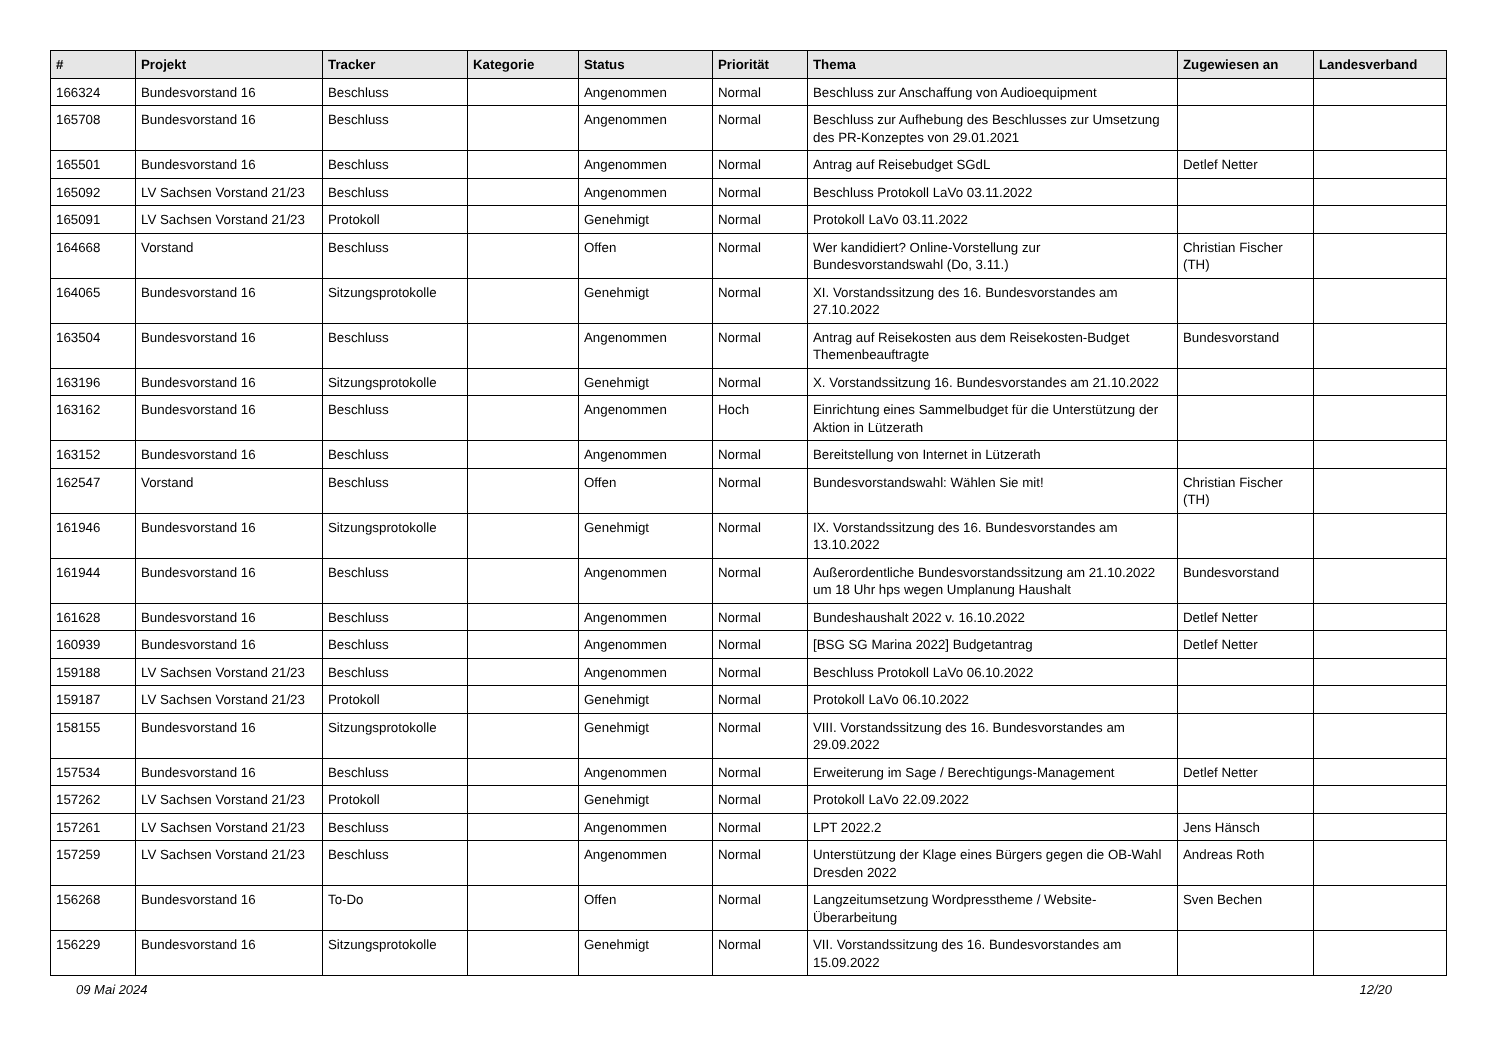| # | Projekt | Tracker | Kategorie | Status | Priorität | Thema | Zugewiesen an | Landesverband |
| --- | --- | --- | --- | --- | --- | --- | --- | --- |
| 166324 | Bundesvorstand 16 | Beschluss | | Angenommen | Normal | Beschluss zur Anschaffung von Audioequipment | | |
| 165708 | Bundesvorstand 16 | Beschluss | | Angenommen | Normal | Beschluss zur Aufhebung des Beschlusses zur Umsetzung des PR-Konzeptes von 29.01.2021 | | |
| 165501 | Bundesvorstand 16 | Beschluss | | Angenommen | Normal | Antrag auf Reisebudget SGdL | Detlef Netter | |
| 165092 | LV Sachsen Vorstand 21/23 | Beschluss | | Angenommen | Normal | Beschluss Protokoll LaVo 03.11.2022 | | |
| 165091 | LV Sachsen Vorstand 21/23 | Protokoll | | Genehmigt | Normal | Protokoll LaVo 03.11.2022 | | |
| 164668 | Vorstand | Beschluss | | Offen | Normal | Wer kandidiert? Online-Vorstellung zur Bundesvorstandswahl (Do, 3.11.) | Christian Fischer (TH) | |
| 164065 | Bundesvorstand 16 | Sitzungsprotokolle | | Genehmigt | Normal | XI. Vorstandssitzung des 16. Bundesvorstandes am 27.10.2022 | | |
| 163504 | Bundesvorstand 16 | Beschluss | | Angenommen | Normal | Antrag auf Reisekosten aus dem Reisekosten-Budget Themenbeauftragte | Bundesvorstand | |
| 163196 | Bundesvorstand 16 | Sitzungsprotokolle | | Genehmigt | Normal | X. Vorstandssitzung 16. Bundesvorstandes am 21.10.2022 | | |
| 163162 | Bundesvorstand 16 | Beschluss | | Angenommen | Hoch | Einrichtung eines Sammelbudget für die Unterstützung der Aktion in Lützerath | | |
| 163152 | Bundesvorstand 16 | Beschluss | | Angenommen | Normal | Bereitstellung von Internet in Lützerath | | |
| 162547 | Vorstand | Beschluss | | Offen | Normal | Bundesvorstandswahl: Wählen Sie mit! | Christian Fischer (TH) | |
| 161946 | Bundesvorstand 16 | Sitzungsprotokolle | | Genehmigt | Normal | IX. Vorstandssitzung des 16. Bundesvorstandes am 13.10.2022 | | |
| 161944 | Bundesvorstand 16 | Beschluss | | Angenommen | Normal | Außerordentliche Bundesvorstandssitzung am 21.10.2022 um 18 Uhr hps wegen Umplanung Haushalt | Bundesvorstand | |
| 161628 | Bundesvorstand 16 | Beschluss | | Angenommen | Normal | Bundeshaushalt 2022 v. 16.10.2022 | Detlef Netter | |
| 160939 | Bundesvorstand 16 | Beschluss | | Angenommen | Normal | [BSG SG Marina 2022] Budgetantrag | Detlef Netter | |
| 159188 | LV Sachsen Vorstand 21/23 | Beschluss | | Angenommen | Normal | Beschluss Protokoll LaVo 06.10.2022 | | |
| 159187 | LV Sachsen Vorstand 21/23 | Protokoll | | Genehmigt | Normal | Protokoll LaVo 06.10.2022 | | |
| 158155 | Bundesvorstand 16 | Sitzungsprotokolle | | Genehmigt | Normal | VIII. Vorstandssitzung des 16. Bundesvorstandes am 29.09.2022 | | |
| 157534 | Bundesvorstand 16 | Beschluss | | Angenommen | Normal | Erweiterung im Sage / Berechtigungs-Management | Detlef Netter | |
| 157262 | LV Sachsen Vorstand 21/23 | Protokoll | | Genehmigt | Normal | Protokoll LaVo 22.09.2022 | | |
| 157261 | LV Sachsen Vorstand 21/23 | Beschluss | | Angenommen | Normal | LPT 2022.2 | Jens Hänsch | |
| 157259 | LV Sachsen Vorstand 21/23 | Beschluss | | Angenommen | Normal | Unterstützung der Klage eines Bürgers gegen die OB-Wahl Dresden 2022 | Andreas Roth | |
| 156268 | Bundesvorstand 16 | To-Do | | Offen | Normal | Langzeitumsetzung Wordpresstheme / Website-Überarbeitung | Sven Bechen | |
| 156229 | Bundesvorstand 16 | Sitzungsprotokolle | | Genehmigt | Normal | VII. Vorstandssitzung des 16. Bundesvorstandes am 15.09.2022 | | |
09 Mai 2024 12/20